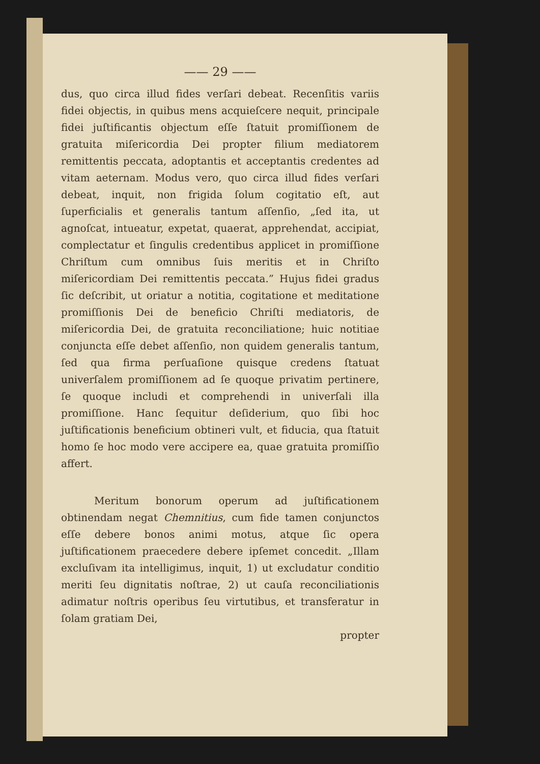—— 29 ——
dus, quo circa illud fides verſari debeat. Recenſitis variis fidei objectis, in quibus mens acquieſcere nequit, principale fidei juſtificantis objectum eſſe ſtatuit promiſſionem de gratuita miſericordia Dei propter filium mediatorem remittentis peccata, adoptantis et acceptantis credentes ad vitam aeternam. Modus vero, quo circa illud fides verſari debeat, inquit, non frigida ſolum cogitatio eſt, aut ſuperficialis et generalis tantum aſſenſio, „ſed ita, ut agnoſcat, intueatur, expetat, quaerat, apprehendat, accipiat, complectatur et ſingulis credentibus applicet in promiſſione Chriſtum cum omnibus ſuis meritis et in Chriſto miſericordiam Dei remittentis peccata.” Hujus fidei gradus ſic deſcribit, ut oriatur a notitia, cogitatione et meditatione promiſſionis Dei de beneficio Chriſti mediatoris, de miſericordia Dei, de gratuita reconciliatione; huic notitiae conjuncta eſſe debet aſſenſio, non quidem generalis tantum, ſed qua firma perſuaſione quisque credens ſtatuat univerſalem promiſſionem ad ſe quoque privatim pertinere, ſe quoque includi et comprehendi in univerſali illa promiſſione. Hanc ſequitur deſiderium, quo ſibi hoc juſtificationis beneficium obtineri vult, et fiducia, qua ſtatuit homo ſe hoc modo vere accipere ea, quae gratuita promiſſio affert.
Meritum bonorum operum ad juſtificationem obtinendam negat Chemnitius, cum fide tamen conjunctos eſſe debere bonos animi motus, atque ſic opera juſtificationem praecedere debere ipſemet concedit. „Illam excluſivam ita intelligimus, inquit, 1) ut excludatur conditio meriti ſeu dignitatis noſtrae, 2) ut cauſa reconciliationis adimatur noſtris operibus ſeu virtutibus, et transferatur in ſolam gratiam Dei,
propter